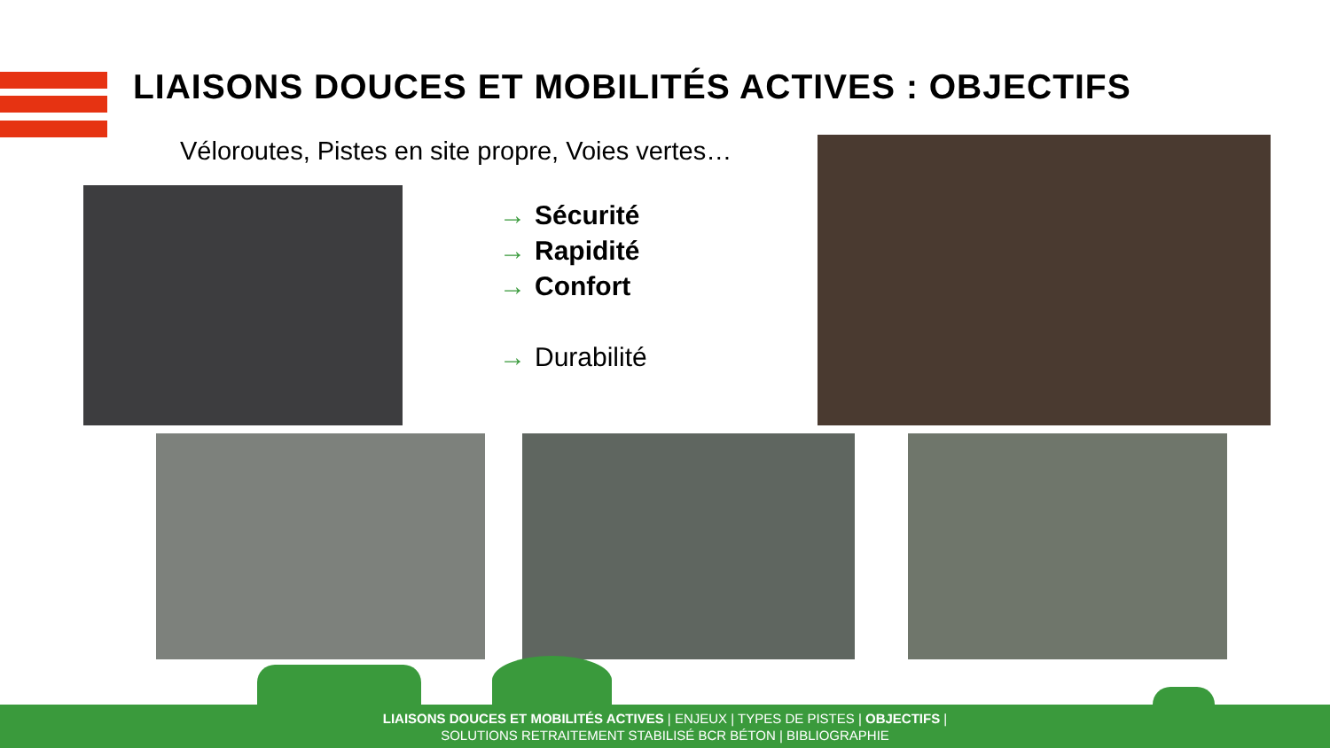LIAISONS DOUCES ET MOBILITÉS ACTIVES : OBJECTIFS
Véloroutes, Pistes en site propre, Voies vertes…
→ Sécurité
→ Rapidité
→ Confort
→ Durabilité
LIAISONS DOUCES ET MOBILITÉS ACTIVES | ENJEUX | TYPES DE PISTES | OBJECTIFS |
SOLUTIONS RETRAITEMENT STABILISÉ BCR BÉTON | BIBLIOGRAPHIE